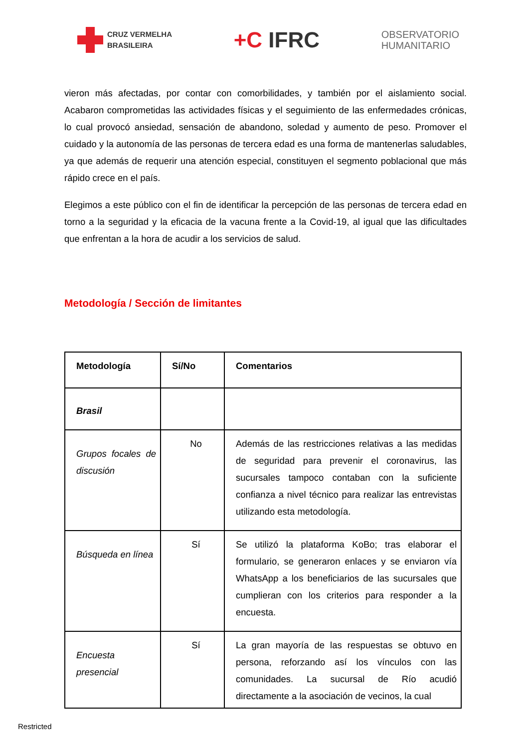CRUZ VERMELHA
BRASILEIRA
+C IFRC
OBSERVATORIO
HUMANITARIO
vieron más afectadas, por contar con comorbilidades, y también por el aislamiento social. Acabaron comprometidas las actividades físicas y el seguimiento de las enfermedades crónicas, lo cual provocó ansiedad, sensación de abandono, soledad y aumento de peso. Promover el cuidado y la autonomía de las personas de tercera edad es una forma de mantenerlas saludables, ya que además de requerir una atención especial, constituyen el segmento poblacional que más rápido crece en el país.
Elegimos a este público con el fin de identificar la percepción de las personas de tercera edad en torno a la seguridad y la eficacia de la vacuna frente a la Covid-19, al igual que las dificultades que enfrentan a la hora de acudir a los servicios de salud.
Metodología / Sección de limitantes
| Metodología | Sí/No | Comentarios |
| --- | --- | --- |
| Brasil | | |
| Grupos focales de discusión | No | Además de las restricciones relativas a las medidas de seguridad para prevenir el coronavirus, las sucursales tampoco contaban con la suficiente confianza a nivel técnico para realizar las entrevistas utilizando esta metodología. |
| Búsqueda en línea | Sí | Se utilizó la plataforma KoBo; tras elaborar el formulario, se generaron enlaces y se enviaron vía WhatsApp a los beneficiarios de las sucursales que cumplieran con los criterios para responder a la encuesta. |
| Encuesta presencial | Sí | La gran mayoría de las respuestas se obtuvo en persona, reforzando así los vínculos con las comunidades. La sucursal de Río acudió directamente a la asociación de vecinos, la cual |
Restricted